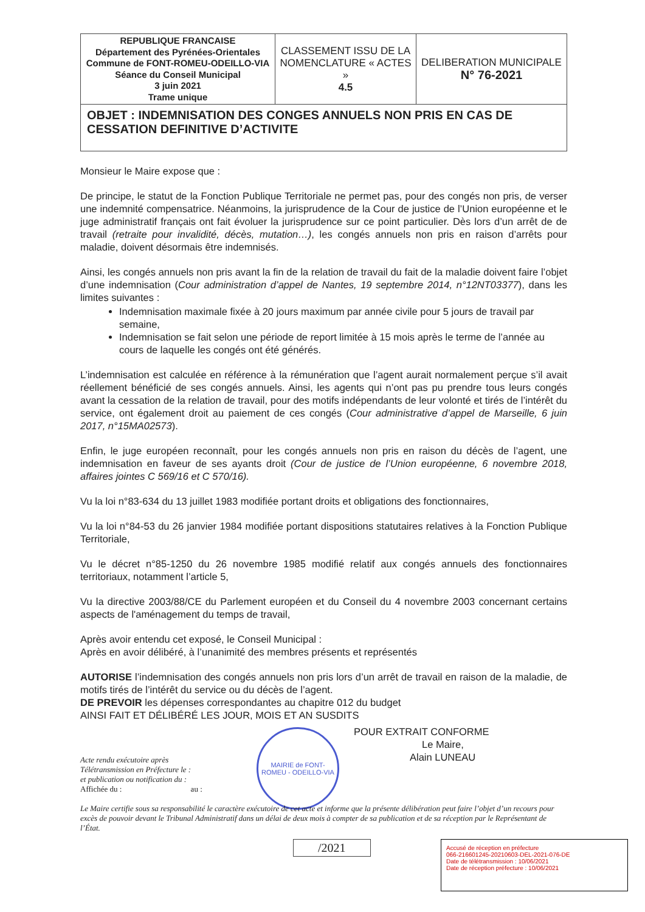| REPUBLIQUE FRANCAISE Département des Pyrénées-Orientales Commune de FONT-ROMEU-ODEILLO-VIA Séance du Conseil Municipal 3 juin 2021 Trame unique | CLASSEMENT ISSU DE LA NOMENCLATURE « ACTES » 4.5 | DELIBERATION MUNICIPALE N° 76-2021 |
| OBJET : INDEMNISATION DES CONGES ANNUELS NON PRIS EN CAS DE CESSATION DEFINITIVE D’ACTIVITE | | |
Monsieur le Maire expose que :
De principe, le statut de la Fonction Publique Territoriale ne permet pas, pour des congés non pris, de verser une indemnité compensatrice. Néanmoins, la jurisprudence de la Cour de justice de l’Union européenne et le juge administratif français ont fait évoluer la jurisprudence sur ce point particulier. Dès lors d’un arrêt de de travail (retraite pour invalidité, décès, mutation…), les congés annuels non pris en raison d’arrêts pour maladie, doivent désormais être indemnisés.
Ainsi, les congés annuels non pris avant la fin de la relation de travail du fait de la maladie doivent faire l’objet d’une indemnisation (Cour administration d’appel de Nantes, 19 septembre 2014, n°12NT03377), dans les limites suivantes :
Indemnisation maximale fixée à 20 jours maximum par année civile pour 5 jours de travail par semaine,
Indemnisation se fait selon une période de report limitée à 15 mois après le terme de l’année au cours de laquelle les congés ont été générés.
L’indemnisation est calculée en référence à la rémunération que l’agent aurait normalement perçue s’il avait réellement bénéficié de ses congés annuels. Ainsi, les agents qui n’ont pas pu prendre tous leurs congés avant la cessation de la relation de travail, pour des motifs indépendants de leur volonté et tirés de l’intérêt du service, ont également droit au paiement de ces congés (Cour administrative d’appel de Marseille, 6 juin 2017, n°15MA02573).
Enfin, le juge européen reconnaît, pour les congés annuels non pris en raison du décès de l’agent, une indemnisation en faveur de ses ayants droit (Cour de justice de l’Union européenne, 6 novembre 2018, affaires jointes C 569/16 et C 570/16).
Vu la loi n°83-634 du 13 juillet 1983 modifiée portant droits et obligations des fonctionnaires,
Vu la loi n°84-53 du 26 janvier 1984 modifiée portant dispositions statutaires relatives à la Fonction Publique Territoriale,
Vu le décret n°85-1250 du 26 novembre 1985 modifié relatif aux congés annuels des fonctionnaires territoriaux, notamment l’article 5,
Vu la directive 2003/88/CE du Parlement européen et du Conseil du 4 novembre 2003 concernant certains aspects de l'aménagement du temps de travail,
Après avoir entendu cet exposé, le Conseil Municipal :
Après en avoir délibéré, à l’unanimité des membres présents et représentés
AUTORISE l’indemnisation des congés annuels non pris lors d’un arrêt de travail en raison de la maladie, de motifs tirés de l’intérêt du service ou du décès de l’agent.
DE PREVOIR les dépenses correspondantes au chapitre 012 du budget
AINSI FAIT ET DÉLIBÉRÉ LES JOUR, MOIS ET AN SUSDITS
POUR EXTRAIT CONFORME
Le Maire,
Alain LUNEAU
MAIRIE de FONT-ROMEU - ODEILLO-VIA
Acte rendu exécutoire après
Télétransmission en Préfecture le :
et publication ou notification du :
Affichée du : au :
Le Maire certifie sous sa responsabilité le caractère exécutoire de cet acte et informe que la présente délibération peut faire l’objet d’un recours pour excès de pouvoir devant le Tribunal Administratif dans un délai de deux mois à compter de sa publication et de sa réception par le Représentant de l’État.
/2021
Accusé de réception en préfecture
066-216601245-20210603-DEL-2021-076-DE
Date de télétransmission : 10/06/2021
Date de réception préfecture : 10/06/2021